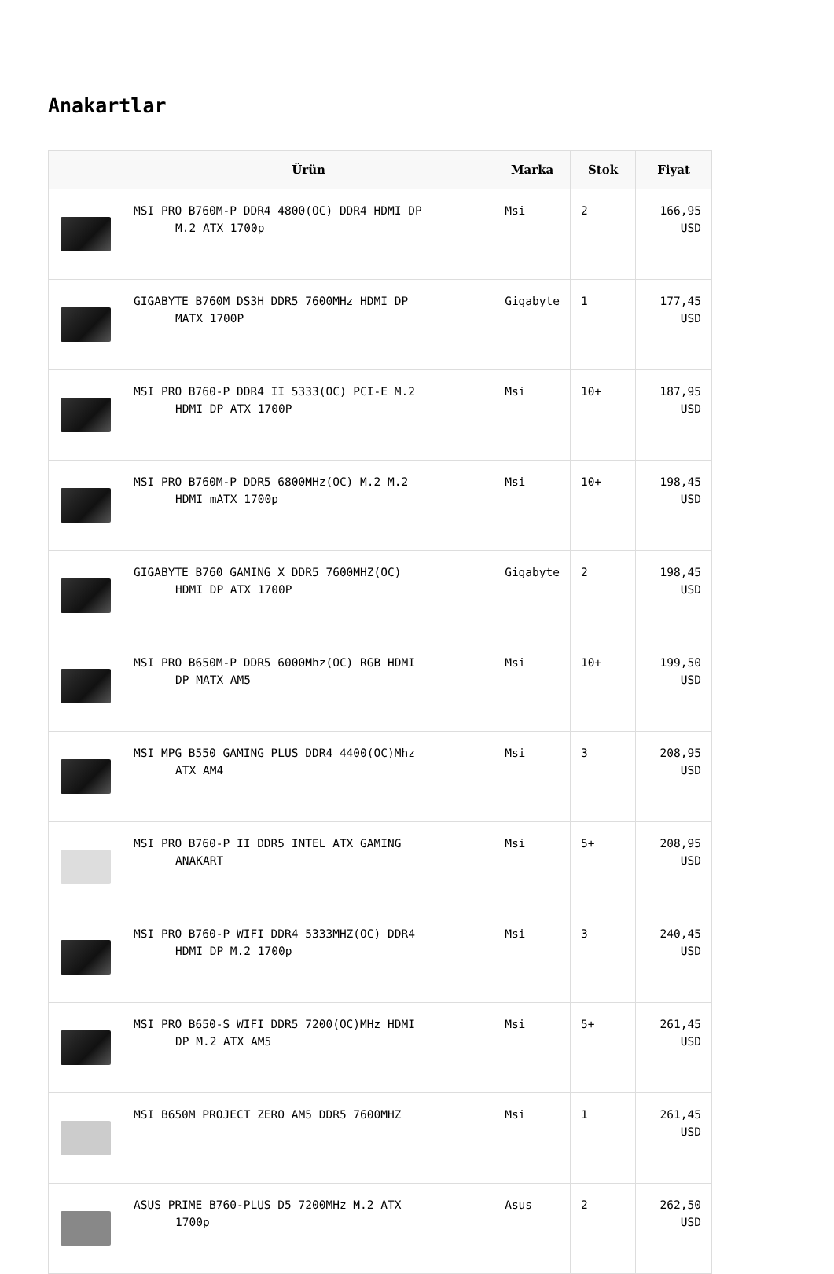Anakartlar
| | Ürün | Marka | Stok | Fiyat |
| --- | --- | --- | --- | --- |
| | MSI PRO B760M-P DDR4 4800(OC) DDR4 HDMI DP M.2 ATX 1700p | Msi | 2 | 166,95 USD |
| | GIGABYTE B760M DS3H DDR5 7600MHz HDMI DP MATX 1700P | Gigabyte | 1 | 177,45 USD |
| | MSI PRO B760-P DDR4 II 5333(OC) PCI-E M.2 HDMI DP ATX 1700P | Msi | 10+ | 187,95 USD |
| | MSI PRO B760M-P DDR5 6800MHz(OC) M.2 M.2 HDMI mATX 1700p | Msi | 10+ | 198,45 USD |
| | GIGABYTE B760 GAMING X DDR5 7600MHZ(OC) HDMI DP ATX 1700P | Gigabyte | 2 | 198,45 USD |
| | MSI PRO B650M-P DDR5 6000Mhz(OC) RGB HDMI DP MATX AM5 | Msi | 10+ | 199,50 USD |
| | MSI MPG B550 GAMING PLUS DDR4 4400(OC)Mhz ATX AM4 | Msi | 3 | 208,95 USD |
| | MSI PRO B760-P II DDR5 INTEL ATX GAMING ANAKART | Msi | 5+ | 208,95 USD |
| | MSI PRO B760-P WIFI DDR4 5333MHZ(OC) DDR4 HDMI DP M.2 1700p | Msi | 3 | 240,45 USD |
| | MSI PRO B650-S WIFI DDR5 7200(OC)MHz HDMI DP M.2 ATX AM5 | Msi | 5+ | 261,45 USD |
| | MSI B650M PROJECT ZERO AM5 DDR5 7600MHZ | Msi | 1 | 261,45 USD |
| | ASUS PRIME B760-PLUS D5 7200MHz M.2 ATX 1700p | Asus | 2 | 262,50 USD |